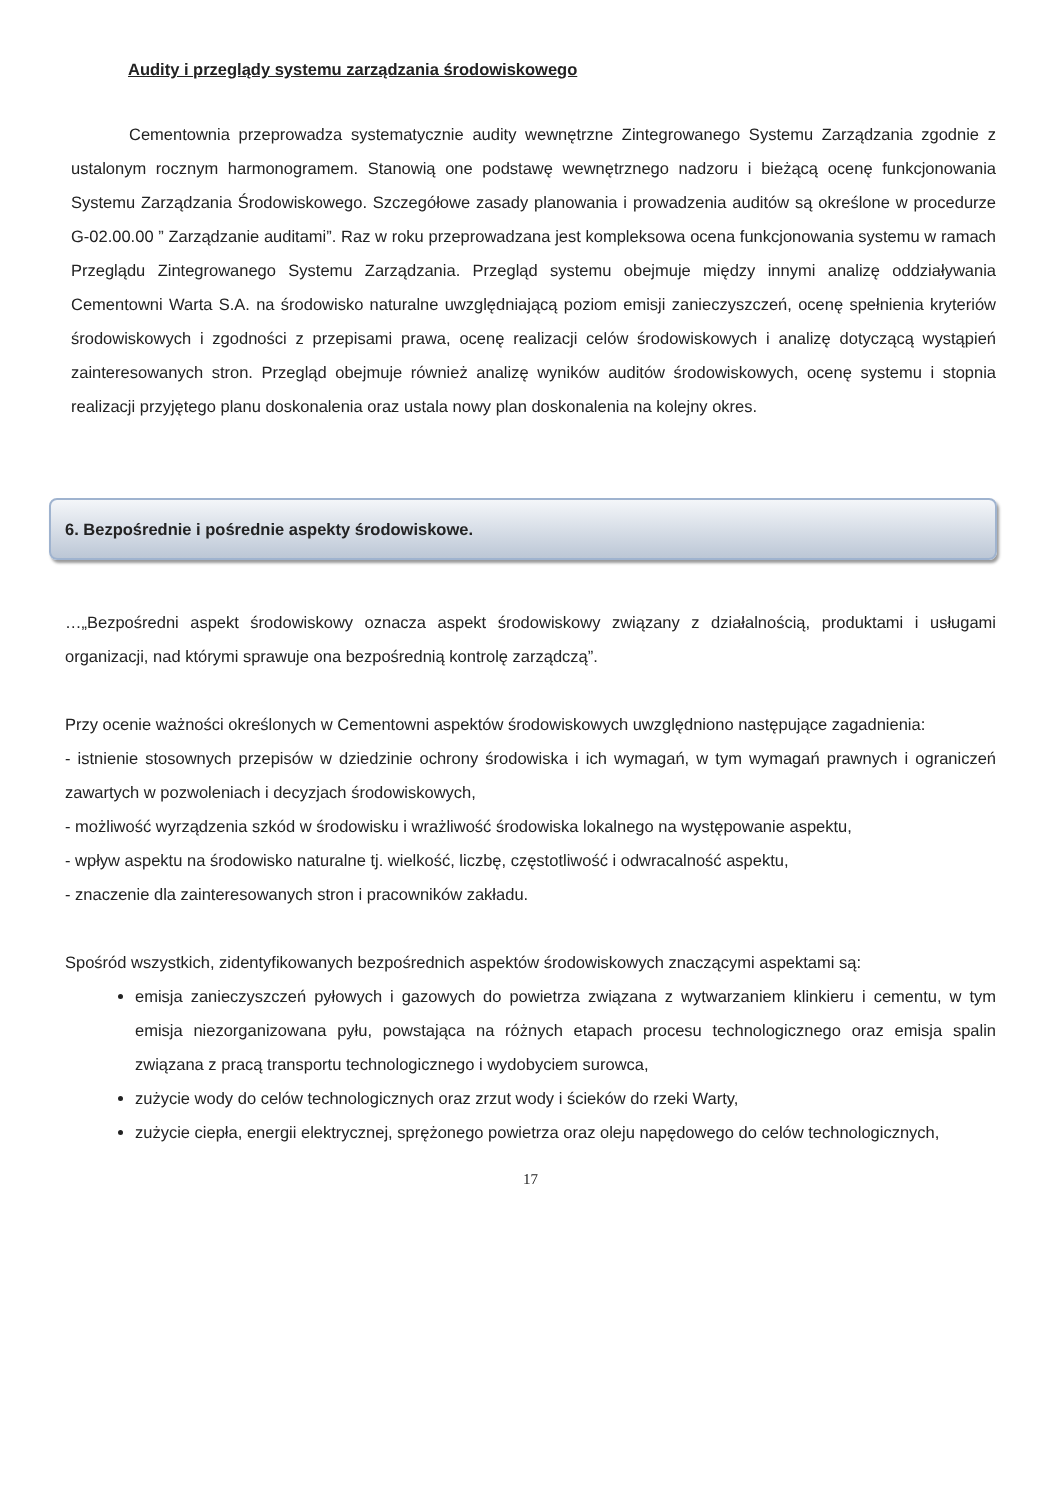Audity i przeglądy systemu zarządzania środowiskowego
Cementownia przeprowadza systematycznie audity wewnętrzne Zintegrowanego Systemu Zarządzania zgodnie z ustalonym rocznym harmonogramem. Stanowią one podstawę wewnętrznego nadzoru i bieżącą ocenę funkcjonowania Systemu Zarządzania Środowiskowego. Szczegółowe zasady planowania i prowadzenia auditów są określone w procedurze G-02.00.00 ” Zarządzanie auditami”. Raz w roku przeprowadzana jest kompleksowa ocena funkcjonowania systemu w ramach Przeglądu Zintegrowanego Systemu Zarządzania. Przegląd systemu obejmuje między innymi analizę oddziaływania Cementowni Warta S.A. na środowisko naturalne uwzględniającą poziom emisji zanieczyszczeń, ocenę spełnienia kryteriów środowiskowych i zgodności z przepisami prawa, ocenę realizacji celów środowiskowych i analizę dotyczącą wystąpień zainteresowanych stron. Przegląd obejmuje również analizę wyników auditów środowiskowych, ocenę systemu i stopnia realizacji przyjętego planu doskonalenia oraz ustala nowy plan doskonalenia na kolejny okres.
6. Bezpośrednie i pośrednie aspekty środowiskowe.
…„Bezpośredni aspekt środowiskowy oznacza aspekt środowiskowy związany z działalnością, produktami i usługami organizacji, nad którymi sprawuje ona bezpośrednią kontrolę zarządczą”.
Przy ocenie ważności określonych w Cementowni aspektów środowiskowych uwzględniono następujące zagadnienia:
- istnienie stosownych przepisów w dziedzinie ochrony środowiska i ich wymagań, w tym wymagań prawnych i ograniczeń zawartych w pozwoleniach i decyzjach środowiskowych,
- możliwość wyrządzenia szkód w środowisku i wrażliwość środowiska lokalnego na występowanie aspektu,
- wpływ aspektu na środowisko naturalne tj. wielkość, liczbę, częstotliwość i odwracalność aspektu,
- znaczenie dla zainteresowanych stron i pracowników zakładu.
Spośród wszystkich, zidentyfikowanych bezpośrednich aspektów środowiskowych znaczącymi aspektami są:
emisja zanieczyszczeń pyłowych i gazowych do powietrza związana z wytwarzaniem klinkieru i cementu, w tym emisja niezorganizowana pyłu, powstająca na różnych etapach procesu technologicznego oraz emisja spalin związana z pracą transportu technologicznego i wydobyciem surowca,
zużycie wody do celów technologicznych oraz zrzut wody i ścieków do rzeki Warty,
zużycie ciepła, energii elektrycznej, sprężonego powietrza oraz oleju napędowego do celów technologicznych,
17